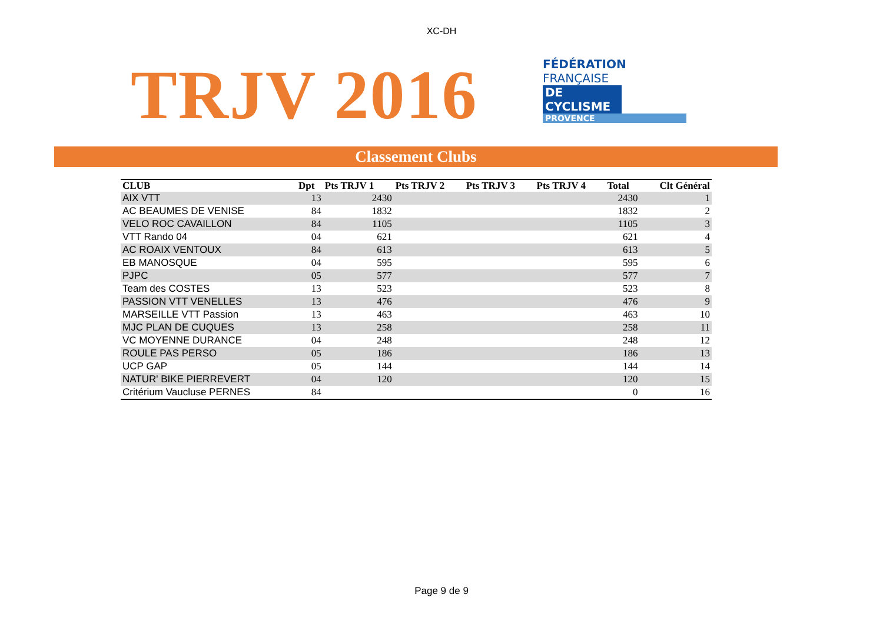XC-DH
TRJV 2016
FÉDÉRATION
FRANÇAISE
DE CYCLISME
PROVENCE
Classement Clubs
| CLUB | Dpt | Pts TRJV 1 | Pts TRJV 2 | Pts TRJV 3 | Pts TRJV 4 | Total | Clt Général |
| --- | --- | --- | --- | --- | --- | --- | --- |
| AIX VTT | 13 | 2430 | | | | 2430 | 1 |
| AC BEAUMES DE VENISE | 84 | 1832 | | | | 1832 | 2 |
| VELO ROC CAVAILLON | 84 | 1105 | | | | 1105 | 3 |
| VTT Rando 04 | 04 | 621 | | | | 621 | 4 |
| AC ROAIX VENTOUX | 84 | 613 | | | | 613 | 5 |
| EB MANOSQUE | 04 | 595 | | | | 595 | 6 |
| PJPC | 05 | 577 | | | | 577 | 7 |
| Team des COSTES | 13 | 523 | | | | 523 | 8 |
| PASSION VTT VENELLES | 13 | 476 | | | | 476 | 9 |
| MARSEILLE VTT Passion | 13 | 463 | | | | 463 | 10 |
| MJC PLAN DE CUQUES | 13 | 258 | | | | 258 | 11 |
| VC MOYENNE DURANCE | 04 | 248 | | | | 248 | 12 |
| ROULE PAS PERSO | 05 | 186 | | | | 186 | 13 |
| UCP GAP | 05 | 144 | | | | 144 | 14 |
| NATUR' BIKE PIERREVERT | 04 | 120 | | | | 120 | 15 |
| Critérium Vaucluse PERNES | 84 | | | | | 0 | 16 |
Page 9 de 9